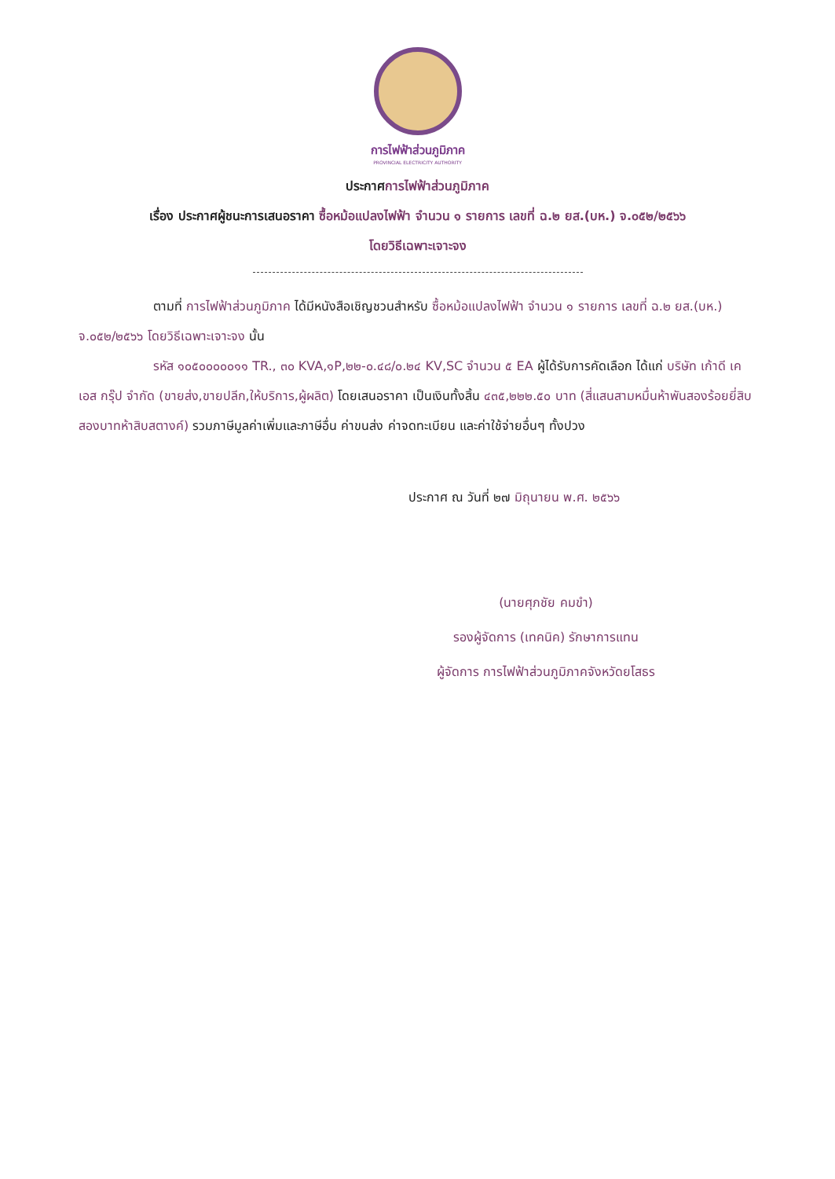การไฟฟ้าส่วนภูมิภาค
PROVINCIAL ELECTRICITY AUTHORITY
ประกาศการไฟฟ้าส่วนภูมิภาค
เรื่อง ประกาศผู้ชนะการเสนอราคา ซื้อหม้อแปลงไฟฟ้า จำนวน ๑ รายการ เลขที่ ฉ.๒ ยส.(บห.) จ.๐๕๒/๒๕๖๖
โดยวิธีเฉพาะเจาะจง
ตามที่ การไฟฟ้าส่วนภูมิภาค ได้มีหนังสือเชิญชวนสำหรับ ซื้อหม้อแปลงไฟฟ้า จำนวน ๑ รายการ เลขที่ ฉ.๒ ยส.(บห.) จ.๐๕๒/๒๕๖๖ โดยวิธีเฉพาะเจาะจง นั้น
รหัส ๑๐๕๐๐๐๐๐๑๑ TR., ๓๐ KVA,๑P,๒๒-๐.๔๘/๐.๒๔ KV,SC จำนวน ๕ EA ผู้ได้รับการคัดเลือก ได้แก่ บริษัท เก้าดี เคเอส กรุ๊ป จำกัด (ขายส่ง,ขายปลีก,ให้บริการ,ผู้ผลิต) โดยเสนอราคา เป็นเงินทั้งสิ้น ๔๓๕,๒๒๒.๕๐ บาท (สี่แสนสามหมื่นห้าพันสองร้อยยี่สิบสองบาทห้าสิบสตางค์) รวมภาษีมูลค่าเพิ่มและภาษีอื่น ค่าขนส่ง ค่าจดทะเบียน และค่าใช้จ่ายอื่นๆ ทั้งปวง
ประกาศ ณ วันที่ ๒๗ มิถุนายน พ.ศ. ๒๕๖๖
(นายศุภชัย คมขำ)
รองผู้จัดการ (เทคนิค) รักษาการแทน
ผู้จัดการ การไฟฟ้าส่วนภูมิภาคจังหวัดยโสธร